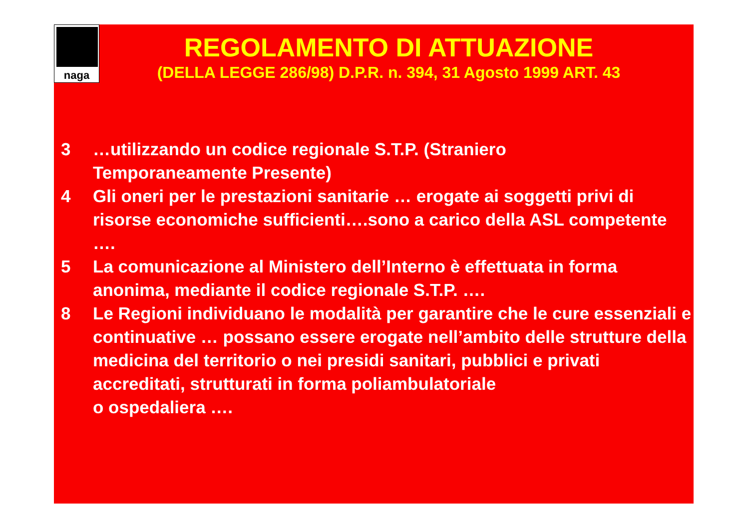naga
REGOLAMENTO DI ATTUAZIONE
(DELLA LEGGE 286/98) D.P.R. n. 394, 31 Agosto 1999 ART. 43
3 …utilizzando un codice regionale S.T.P. (Straniero
Temporaneamente Presente)
4 Gli oneri per le prestazioni sanitarie … erogate ai soggetti privi di risorse economiche sufficienti….sono a carico della ASL competente ….
5 La comunicazione al Ministero dell’Interno è effettuata in forma anonima, mediante il codice regionale S.T.P. ….
8 Le Regioni individuano le modalità per garantire che le cure essenziali e continuative … possano essere erogate nell’ambito delle strutture della medicina del territorio o nei presidi sanitari, pubblici e privati accreditati, strutturati in forma poliambulatoriale
o ospedaliera ….